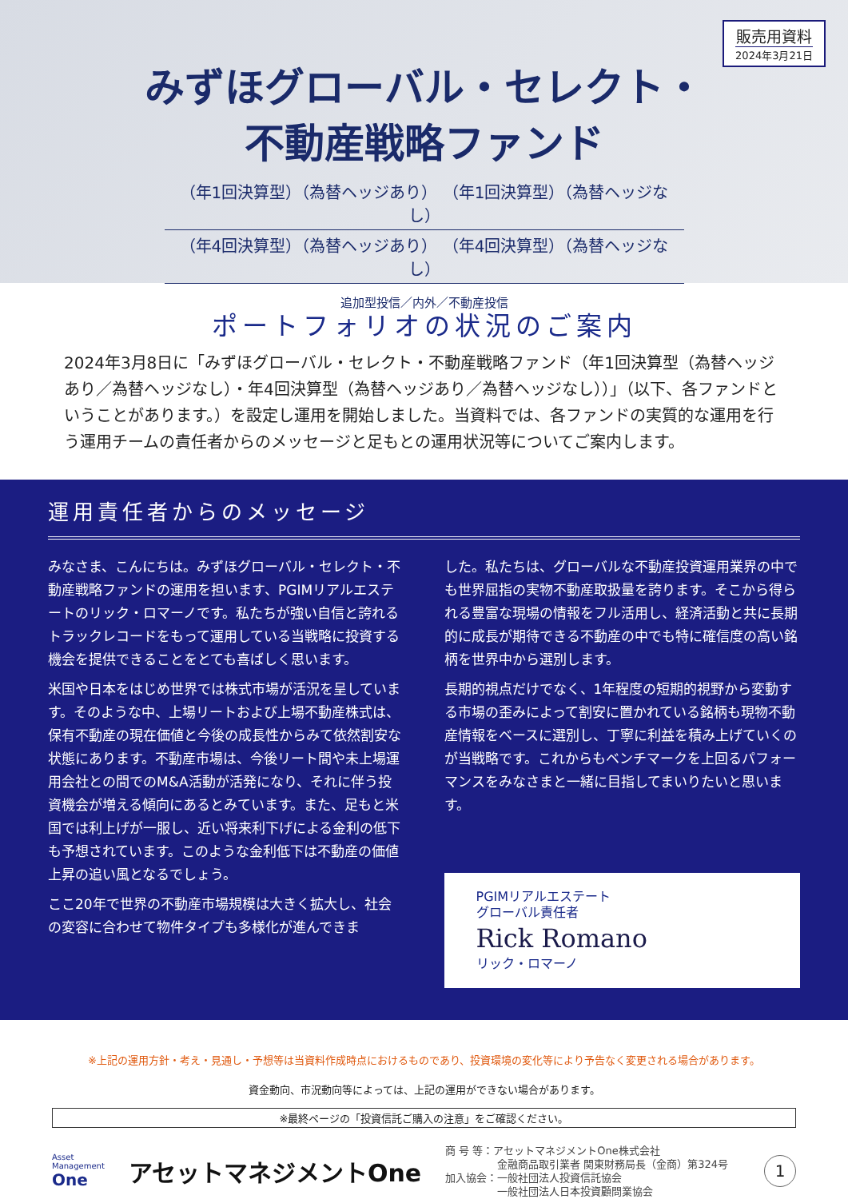販売用資料
2024年3月21日
みずほグローバル・セレクト・
不動産戦略ファンド
（年1回決算型）（為替ヘッジあり） （年1回決算型）（為替ヘッジなし）
（年4回決算型）（為替ヘッジあり） （年4回決算型）（為替ヘッジなし）
追加型投信／内外／不動産投信
ポートフォリオの状況のご案内
2024年3月8日に「みずほグローバル・セレクト・不動産戦略ファンド（年1回決算型（為替ヘッジあり／為替ヘッジなし）・年4回決算型（為替ヘッジあり／為替ヘッジなし））」（以下、各ファンドということがあります。）を設定し運用を開始しました。当資料では、各ファンドの実質的な運用を行う運用チームの責任者からのメッセージと足もとの運用状況等についてご案内します。
運用責任者からのメッセージ
みなさま、こんにちは。みずほグローバル・セレクト・不動産戦略ファンドの運用を担います、PGIMリアルエステートのリック・ロマーノです。私たちが強い自信と誇れるトラックレコードをもって運用している当戦略に投資する機会を提供できることをとても喜ばしく思います。
米国や日本をはじめ世界では株式市場が活況を呈しています。そのような中、上場リートおよび上場不動産株式は、保有不動産の現在価値と今後の成長性からみて依然割安な状態にあります。不動産市場は、今後リート間や未上場運用会社との間でのM&A活動が活発になり、それに伴う投資機会が増える傾向にあるとみています。また、足もと米国では利上げが一服し、近い将来利下げによる金利の低下も予想されています。このような金利低下は不動産の価値上昇の追い風となるでしょう。
ここ20年で世界の不動産市場規模は大きく拡大し、社会の変容に合わせて物件タイプも多様化が進んできま
した。私たちは、グローバルな不動産投資運用業界の中でも世界屈指の実物不動産取扱量を誇ります。そこから得られる豊富な現場の情報をフル活用し、経済活動と共に長期的に成長が期待できる不動産の中でも特に確信度の高い銘柄を世界中から選別します。
長期的視点だけでなく、1年程度の短期的視野から変動する市場の歪みによって割安に置かれている銘柄も現物不動産情報をベースに選別し、丁寧に利益を積み上げていくのが当戦略です。これからもベンチマークを上回るパフォーマンスをみなさまと一緒に目指してまいりたいと思います。
PGIMリアルエステート
グローバル責任者
Rick Romano
リック・ロマーノ
※上記の運用方針・考え・見通し・予想等は当資料作成時点におけるものであり、投資環境の変化等により予告なく変更される場合があります。
資金動向、市況動向等によっては、上記の運用ができない場合があります。
※最終ページの「投資信託ご購入の注意」をご確認ください。
Asset
Management
One
アセットマネジメントOne
商 号 等：アセットマネジメントOne株式会社
　　　　　金融商品取引業者 関東財務局長（金商）第324号
加入協会：一般社団法人投資信託協会
　　　　　一般社団法人日本投資顧問業協会
1